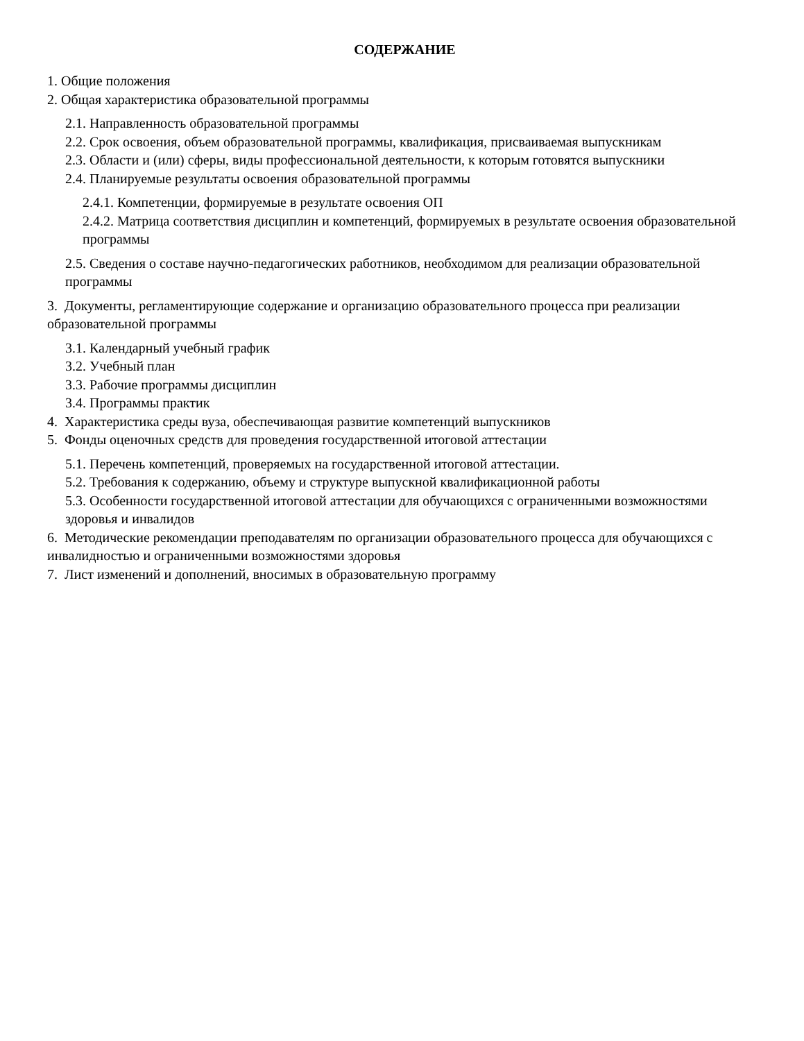СОДЕРЖАНИЕ
1. Общие положения
2. Общая характеристика образовательной программы
2.1. Направленность образовательной программы
2.2. Срок освоения, объем образовательной программы, квалификация, присваиваемая выпускникам
2.3. Области и (или) сферы, виды профессиональной деятельности, к которым готовятся выпускники
2.4. Планируемые результаты освоения образовательной программы
2.4.1. Компетенции, формируемые в результате освоения ОП
2.4.2. Матрица соответствия дисциплин и компетенций, формируемых в результате освоения образовательной программы
2.5. Сведения о составе научно-педагогических работников, необходимом для реализации образовательной программы
3. Документы, регламентирующие содержание и организацию образовательного процесса при реализации образовательной программы
3.1. Календарный учебный график
3.2. Учебный план
3.3. Рабочие программы дисциплин
3.4. Программы практик
4. Характеристика среды вуза, обеспечивающая развитие компетенций выпускников
5. Фонды оценочных средств для проведения государственной итоговой аттестации
5.1. Перечень компетенций, проверяемых на государственной итоговой аттестации.
5.2. Требования к содержанию, объему и структуре выпускной квалификационной работы
5.3. Особенности государственной итоговой аттестации для обучающихся с ограниченными возможностями здоровья и инвалидов
6. Методические рекомендации преподавателям по организации образовательного процесса для обучающихся с инвалидностью и ограниченными возможностями здоровья
7. Лист изменений и дополнений, вносимых в образовательную программу